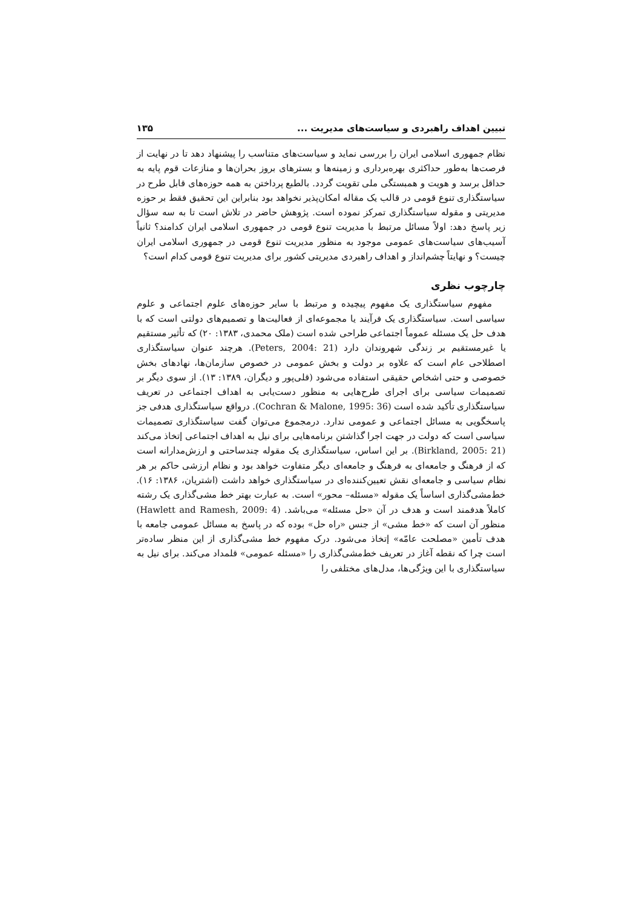تبیین اهداف راهبردی و سیاست‌های مدیریت ... ۱۳۵
نظام جمهوری اسلامی ایران را بررسی نماید و سیاست‌های متناسب را پیشنهاد دهد تا در نهایت از فرصت‌ها به‌طور حداکثری بهره‌برداری و زمینه‌ها و بسترهای بروز بحران‌ها و منازعات قوم پایه به حداقل برسد و هویت و همبستگی ملی تقویت گردد. بالطبع پرداختن به همه حوزه‌های قابل طرح در سیاستگذاری تنوع قومی در قالب یک مقاله امکان‌پذیر نخواهد بود بنابراین این تحقیق فقط بر حوزه مدیریتی و مقوله سیاستگذاری تمرکز نموده است. پژوهش حاضر در تلاش است تا به سه سؤال زیر پاسخ دهد: اولاً مسائل مرتبط با مدیریت تنوع قومی در جمهوری اسلامی ایران کدامند؟ ثانیاً آسیب‌های سیاست‌های عمومی موجود به منظور مدیریت تنوع قومی در جمهوری اسلامی ایران چیست؟ و نهایتاً چشم‌انداز و اهداف راهبردی مدیریتی کشور برای مدیریت تنوع قومی کدام است؟
چارچوب نظری
مفهوم سیاستگذاری یک مفهوم پیچیده و مرتبط با سایر حوزه‌های علوم اجتماعی و علوم سیاسی است. سیاستگذاری یک فرآیند یا مجموعه‌ای از فعالیت‌ها و تصمیم‌های دولتی است که با هدف حل یک مسئله عموماً اجتماعی طراحی شده است (ملک محمدی، ۱۳۸۳: ۲۰) که تأثیر مستقیم یا غیرمستقیم بر زندگی شهروندان دارد (Peters, 2004: 21). هرچند عنوان سیاستگذاری اصطلاحی عام است که علاوه بر دولت و بخش عمومی در خصوص سازمان‌ها، نهادهای بخش خصوصی و حتی اشخاص حقیقی استفاده می‌شود (قلی‌پور و دیگران، ۱۳۸۹: ۱۳). از سوی دیگر بر تصمیمات سیاسی برای اجرای طرح‌هایی به منظور دست‌یابی به اهداف اجتماعی در تعریف سیاستگذاری تأکید شده است (Cochran & Malone, 1995: 36). درواقع سیاستگذاری هدفی جز پاسخگویی به مسائل اجتماعی و عمومی ندارد. درمجموع می‌توان گفت سیاستگذاری تصمیمات سیاسی است که دولت در جهت اجرا گذاشتن برنامه‌هایی برای نیل به اهداف اجتماعی إتخاذ می‌کند (Birkland, 2005: 21). بر این اساس، سیاستگذاری یک مقوله چندساحتی و ارزش‌مدارانه است که از فرهنگ و جامعه‌ای به فرهنگ و جامعه‌ای دیگر متفاوت خواهد بود و نظام ارزشی حاکم بر هر نظام سیاسی و جامعه‌ای نقش تعیین‌کننده‌ای در سیاستگذاری خواهد داشت (اشتریان، ۱۳۸۶: ۱۶). خط‌مشی‌گذاری اساساً یک مقوله «مسئله– محور» است. به عبارت بهتر خط مشی‌گذاری یک رشته کاملاً هدفمند است و هدف در آن «حل مسئله» می‌باشد. (Hawlett and Ramesh, 2009: 4) منظور آن است که «خط مشی» از جنس «راه حل» بوده که در پاسخ به مسائل عمومی جامعه با هدف تأمین «مصلحت عامّه» إتخاذ می‌شود. درک مفهوم خط مشی‌گذاری از این منظر ساده‌تر است چرا که نقطه آغاز در تعریف خط‌مشی‌گذاری را «مسئله عمومی» قلمداد می‌کند. برای نیل به سیاستگذاری با این ویژگی‌ها، مدل‌های مختلفی را